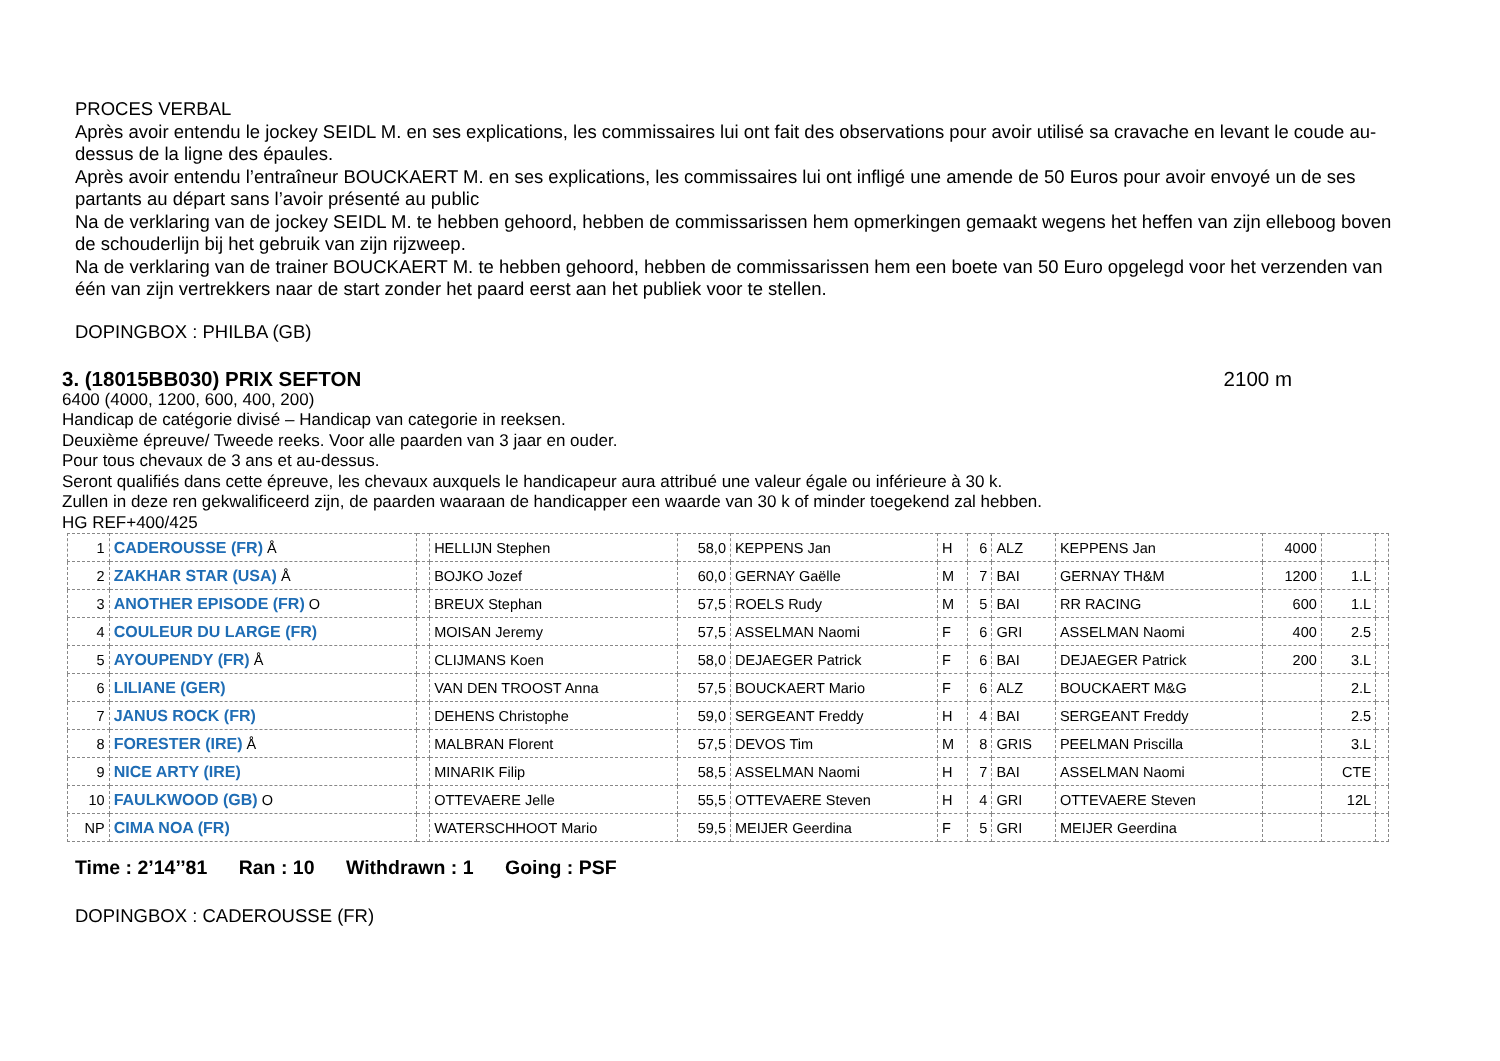PROCES VERBAL
Après avoir entendu le jockey SEIDL M. en ses explications, les commissaires lui ont fait des observations pour avoir utilisé sa cravache en levant le coude au-dessus de la ligne des épaules.
Après avoir entendu l’entraîneur BOUCKAERT M. en ses explications, les commissaires lui ont infligé une amende de 50 Euros pour avoir envoyé un de ses partants au départ sans l’avoir présenté au public
Na de verklaring van de jockey SEIDL M. te hebben gehoord, hebben de commissarissen hem opmerkingen gemaakt wegens het heffen van zijn elleboog boven de schouderlijn bij het gebruik van zijn rijzweep.
Na de verklaring van de trainer BOUCKAERT M. te hebben gehoord, hebben de commissarissen hem een boete van 50 Euro opgelegd voor het verzenden van één van zijn vertrekkers naar de start zonder het paard eerst aan het publiek voor te stellen.
DOPINGBOX : PHILBA (GB)
3. (18015BB030) PRIX SEFTON 2100 m
6400 (4000, 1200, 600, 400, 200)
Handicap de catégorie divisé – Handicap van categorie in reeksen.
Deuxième épreuve/ Tweede reeks. Voor alle paarden van 3 jaar en ouder.
Pour tous chevaux de 3 ans et au-dessus.
Seront qualifiés dans cette épreuve, les chevaux auxquels le handicapeur aura attribué une valeur égale ou inférieure à 30 k.
Zullen in deze ren gekwalificeerd zijn, de paarden waaraan de handicapper een waarde van 30 k of minder toegekend zal hebben.
HG REF+400/425
| 1 | CADEROUSSE (FR) Å | | HELLIJN Stephen | 58,0 | KEPPENS Jan | H | 6 | ALZ | KEPPENS Jan | 4000 | | |
| 2 | ZAKHAR STAR (USA) Å | | BOJKO Jozef | 60,0 | GERNAY Gaëlle | M | 7 | BAI | GERNAY TH&M | 1200 | 1.L | |
| 3 | ANOTHER EPISODE (FR) O | | BREUX Stephan | 57,5 | ROELS Rudy | M | 5 | BAI | RR RACING | 600 | 1.L | |
| 4 | COULEUR DU LARGE (FR) | | MOISAN Jeremy | 57,5 | ASSELMAN Naomi | F | 6 | GRI | ASSELMAN Naomi | 400 | 2.5 | |
| 5 | AYOUPENDY (FR) Å | | CLIJMANS Koen | 58,0 | DEJAEGER Patrick | F | 6 | BAI | DEJAEGER Patrick | 200 | 3.L | |
| 6 | LILIANE (GER) | | VAN DEN TROOST Anna | 57,5 | BOUCKAERT Mario | F | 6 | ALZ | BOUCKAERT M&G | | 2.L | |
| 7 | JANUS ROCK (FR) | | DEHENS Christophe | 59,0 | SERGEANT Freddy | H | 4 | BAI | SERGEANT Freddy | | 2.5 | |
| 8 | FORESTER (IRE) Å | | MALBRAN Florent | 57,5 | DEVOS Tim | M | 8 | GRIS | PEELMAN Priscilla | | 3.L | |
| 9 | NICE ARTY (IRE) | | MINARIK Filip | 58,5 | ASSELMAN Naomi | H | 7 | BAI | ASSELMAN Naomi | | CTE | |
| 10 | FAULKWOOD (GB) O | | OTTEVAERE Jelle | 55,5 | OTTEVAERE Steven | H | 4 | GRI | OTTEVAERE Steven | | 12L | |
| NP | CIMA NOA (FR) | | WATERSCHHOOT Mario | 59,5 | MEIJER Geerdina | F | 5 | GRI | MEIJER Geerdina | | | |
Time : 2’14’’81 Ran : 10 Withdrawn : 1 Going : PSF
DOPINGBOX : CADEROUSSE (FR)